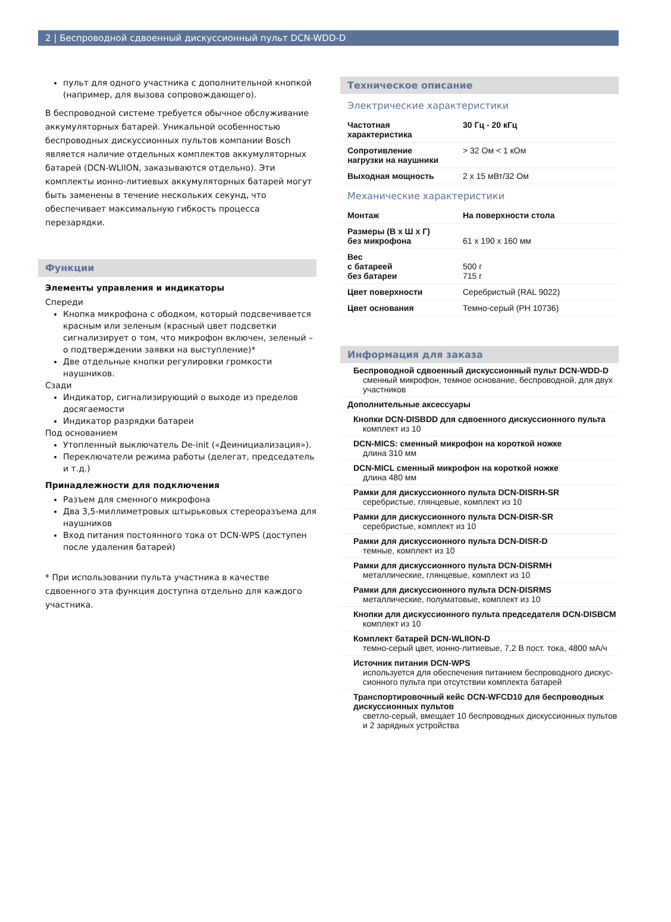2 | Беспроводной сдвоенный дискуссионный пульт DCN-WDD-D
пульт для одного участника с дополнительной кнопкой (например, для вызова сопровождающего).
В беспроводной системе требуется обычное обслуживание аккумуляторных батарей. Уникальной особенностью беспроводных дискуссионных пультов компании Bosch является наличие отдельных комплектов аккумуляторных батарей (DCN-WLIION, заказываются отдельно). Эти комплекты ионно-литиевых аккумуляторных батарей могут быть заменены в течение нескольких секунд, что обеспечивает максимальную гибкость процесса перезарядки.
Функции
Элементы управления и индикаторы
Спереди
Кнопка микрофона с ободком, который подсвечивается красным или зеленым (красный цвет подсветки сигнализирует о том, что микрофон включен, зеленый – о подтверждении заявки на выступление)*
Две отдельные кнопки регулировки громкости наушников.
Сзади
Индикатор, сигнализирующий о выходе из пределов досягаемости
Индикатор разрядки батареи
Под основанием
Утопленный выключатель De-init («Деинициализация»).
Переключатели режима работы (делегат, председатель и т.д.)
Принадлежности для подключения
Разъем для сменного микрофона
Два 3,5-миллиметровых штырьковых стереоразъема для наушников
Вход питания постоянного тока от DCN-WPS (доступен после удаления батарей)
* При использовании пульта участника в качестве сдвоенного эта функция доступна отдельно для каждого участника.
Техническое описание
Электрические характеристики
| Частотная характеристика | 30 Гц - 20 кГц |
| Сопротивление нагрузки на наушники | > 32 Ом < 1 кОм |
| Выходная мощность | 2 x 15 мВт/32 Ом |
Механические характеристики
| Монтаж | На поверхности стола |
| Размеры (В x Ш x Г) без микрофона | 61 x 190 x 160 мм |
| Вес с батареей без батареи | 500 г 715 г |
| Цвет поверхности | Серебристый (RAL 9022) |
| Цвет основания | Темно-серый (PH 10736) |
Информация для заказа
Беспроводной сдвоенный дискуссионный пульт DCN-WDD-D
сменный микрофон, темное основание, беспроводной, для двух участников
Дополнительные аксессуары
Кнопки DCN-DISBDD для сдвоенного дискуссионного пульта
комплект из 10
DCN-MICS: сменный микрофон на короткой ножке
длина 310 мм
DCN-MICL сменный микрофон на короткой ножке
длина 480 мм
Рамки для дискуссионного пульта DCN-DISRH-SR
серебристые, глянцевые, комплект из 10
Рамки для дискуссионного пульта DCN-DISR-SR
серебристые, комплект из 10
Рамки для дискуссионного пульта DCN-DISR-D
темные, комплект из 10
Рамки для дискуссионного пульта DCN-DISRMH
металлические, глянцевые, комплект из 10
Рамки для дискуссионного пульта DCN-DISRMS
металлические, полуматовые, комплект из 10
Кнопки для дискуссионного пульта председателя DCN-DISBCM
комплект из 10
Комплект батарей DCN-WLIION-D
темно-серый цвет, ионно-литиевые, 7,2 В пост. тока, 4800 мА/ч
Источник питания DCN-WPS
используется для обеспечения питанием беспроводного дискус-сионного пульта при отсутствии комплекта батарей
Транспортировочный кейс DCN-WFCD10 для беспроводных дискуссионных пультов
светло-серый, вмещает 10 беспроводных дискуссионных пультов и 2 зарядных устройства